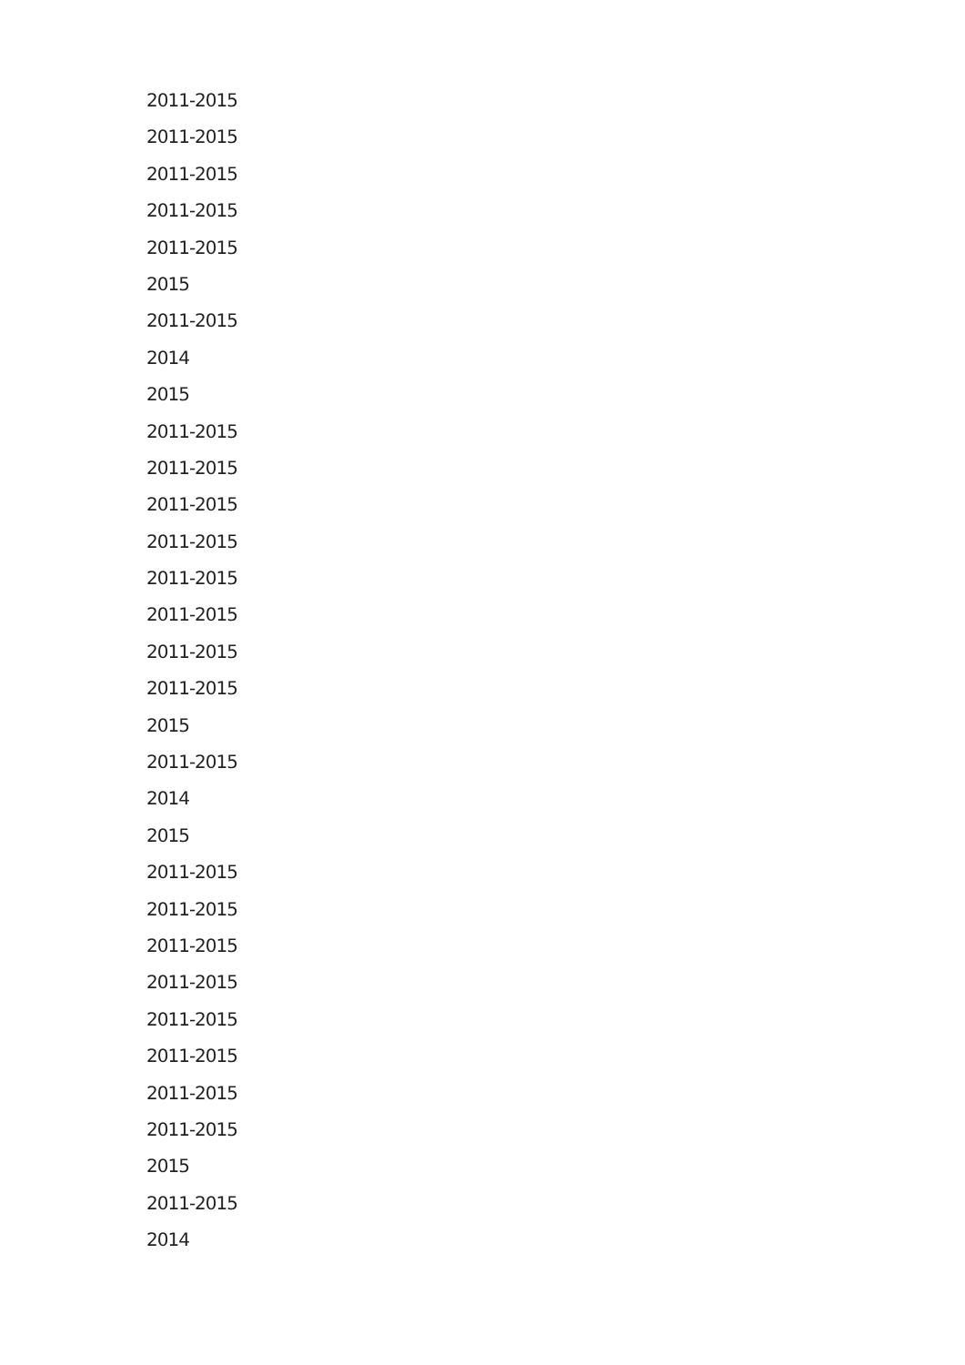2011-2015
2011-2015
2011-2015
2011-2015
2011-2015
2015
2011-2015
2014
2015
2011-2015
2011-2015
2011-2015
2011-2015
2011-2015
2011-2015
2011-2015
2011-2015
2015
2011-2015
2014
2015
2011-2015
2011-2015
2011-2015
2011-2015
2011-2015
2011-2015
2011-2015
2011-2015
2015
2011-2015
2014